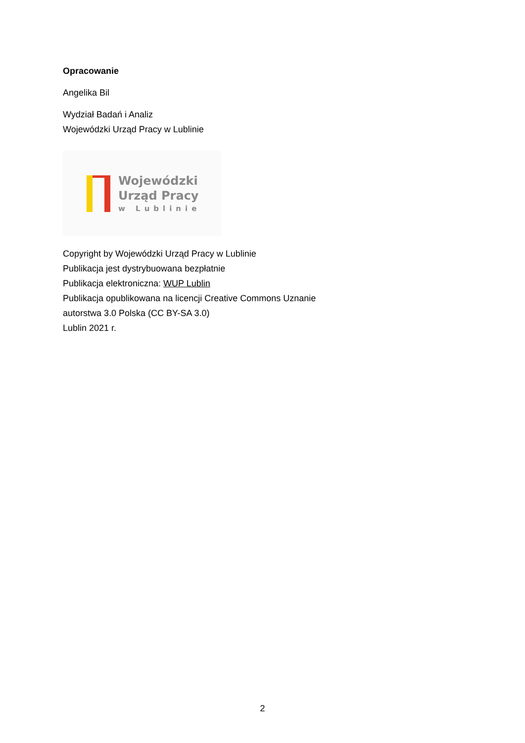Opracowanie
Angelika Bil
Wydział Badań i Analiz
Wojewódzki Urząd Pracy w Lublinie
Wojewódzki
Urząd Pracy
w Lublinie
Copyright by Wojewódzki Urząd Pracy w Lublinie
Publikacja jest dystrybuowana bezpłatnie
Publikacja elektroniczna: WUP Lublin
Publikacja opublikowana na licencji Creative Commons Uznanie
autorstwa 3.0 Polska (CC BY-SA 3.0)
Lublin 2021 r.
2